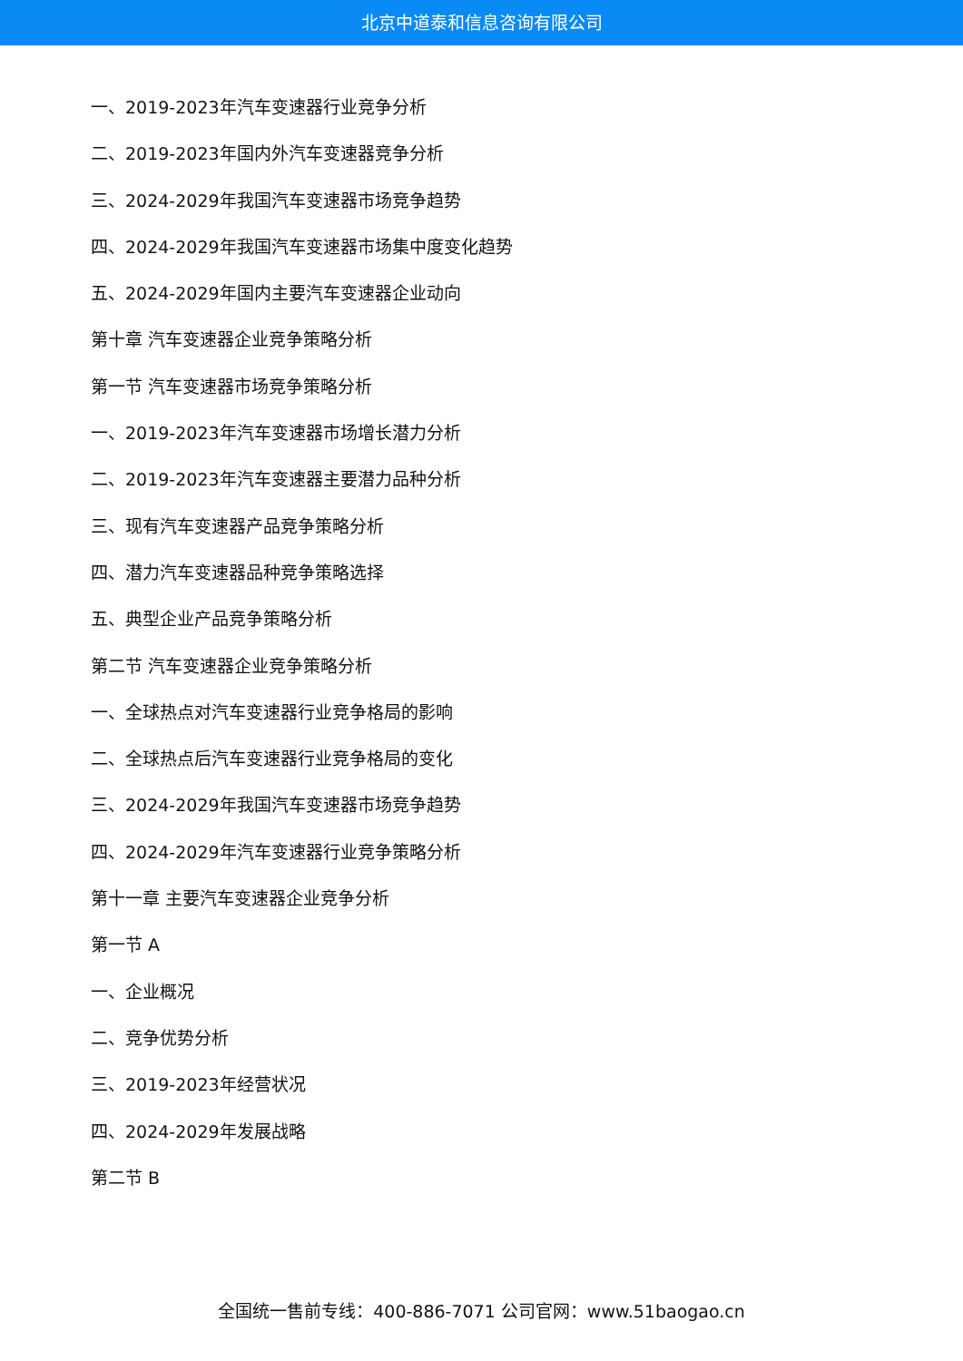北京中道泰和信息咨询有限公司
一、2019-2023年汽车变速器行业竞争分析
二、2019-2023年国内外汽车变速器竞争分析
三、2024-2029年我国汽车变速器市场竞争趋势
四、2024-2029年我国汽车变速器市场集中度变化趋势
五、2024-2029年国内主要汽车变速器企业动向
第十章 汽车变速器企业竞争策略分析
第一节 汽车变速器市场竞争策略分析
一、2019-2023年汽车变速器市场增长潜力分析
二、2019-2023年汽车变速器主要潜力品种分析
三、现有汽车变速器产品竞争策略分析
四、潜力汽车变速器品种竞争策略选择
五、典型企业产品竞争策略分析
第二节 汽车变速器企业竞争策略分析
一、全球热点对汽车变速器行业竞争格局的影响
二、全球热点后汽车变速器行业竞争格局的变化
三、2024-2029年我国汽车变速器市场竞争趋势
四、2024-2029年汽车变速器行业竞争策略分析
第十一章 主要汽车变速器企业竞争分析
第一节 A
一、企业概况
二、竞争优势分析
三、2019-2023年经营状况
四、2024-2029年发展战略
第二节 B
全国统一售前专线：400-886-7071 公司官网：www.51baogao.cn